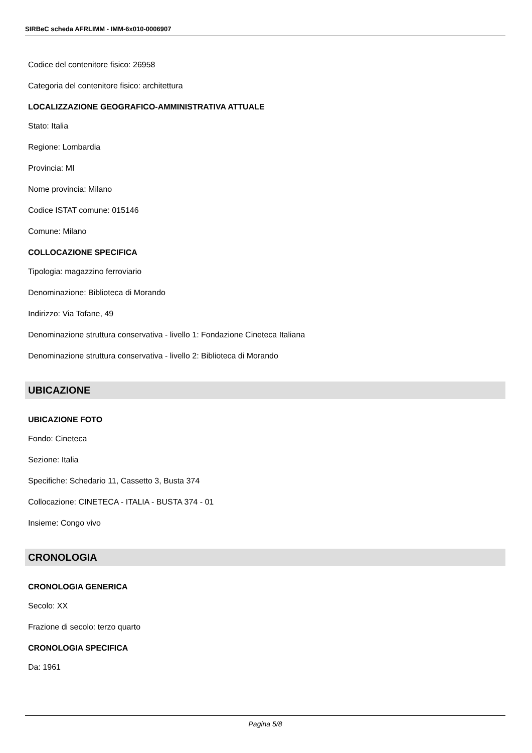SIRBeC scheda AFRLIMM - IMM-6x010-0006907
Codice del contenitore fisico: 26958
Categoria del contenitore fisico: architettura
LOCALIZZAZIONE GEOGRAFICO-AMMINISTRATIVA ATTUALE
Stato: Italia
Regione: Lombardia
Provincia: MI
Nome provincia: Milano
Codice ISTAT comune: 015146
Comune: Milano
COLLOCAZIONE SPECIFICA
Tipologia: magazzino ferroviario
Denominazione: Biblioteca di Morando
Indirizzo: Via Tofane, 49
Denominazione struttura conservativa - livello 1: Fondazione Cineteca Italiana
Denominazione struttura conservativa - livello 2: Biblioteca di Morando
UBICAZIONE
UBICAZIONE FOTO
Fondo: Cineteca
Sezione: Italia
Specifiche: Schedario 11, Cassetto 3, Busta 374
Collocazione: CINETECA - ITALIA - BUSTA 374 - 01
Insieme: Congo vivo
CRONOLOGIA
CRONOLOGIA GENERICA
Secolo: XX
Frazione di secolo: terzo quarto
CRONOLOGIA SPECIFICA
Da: 1961
Pagina 5/8